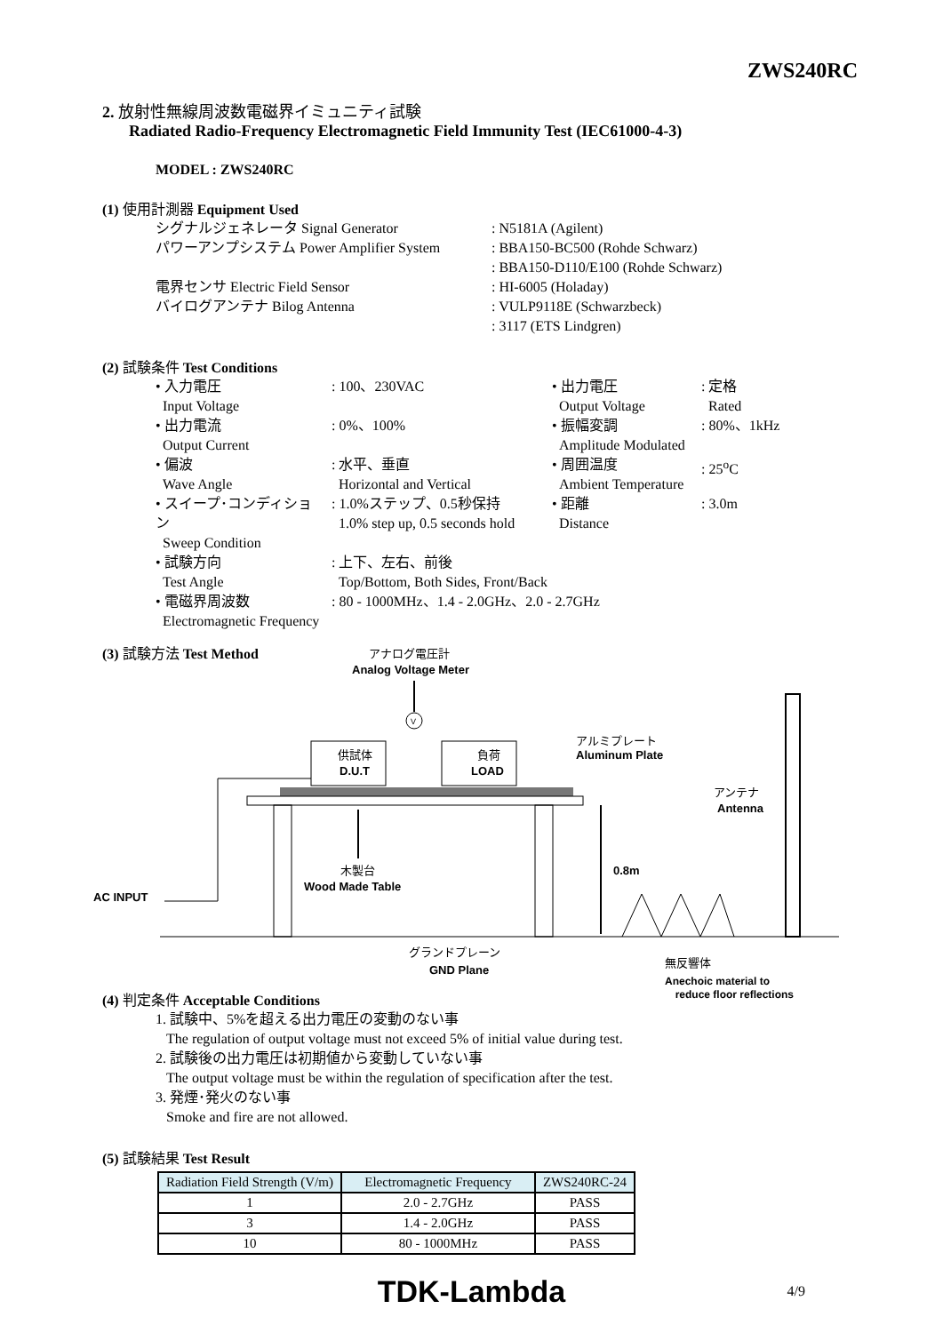ZWS240RC
2. 放射性無線周波数電磁界イミュニティ試験
Radiated Radio-Frequency Electromagnetic Field Immunity Test (IEC61000-4-3)
MODEL : ZWS240RC
(1) 使用計測器 Equipment Used
| シグナルジェネレータ Signal Generator | : N5181A (Agilent) |
| パワーアンプシステム Power Amplifier System | : BBA150-BC500 (Rohde Schwarz) : BBA150-D110/E100 (Rohde Schwarz) |
| 電界センサ Electric Field Sensor | : HI-6005 (Holaday) |
| バイログアンテナ Bilog Antenna | : VULP9118E (Schwarzbeck) : 3117 (ETS Lindgren) |
(2) 試験条件 Test Conditions
| • 入力電圧 Input Voltage | : 100、230VAC | • 出力電圧 Output Voltage | : 定格 Rated |
| • 出力電流 Output Current | : 0%、100% | • 振幅変調 Amplitude Modulated | : 80%、1kHz |
| • 偏波 Wave Angle | : 水平、垂直 Horizontal and Vertical | • 周囲温度 Ambient Temperature | : 25<sup>o</sup>C |
| • スイープ･コンディション Sweep Condition | : 1.0%ステップ、0.5秒保持 1.0% step up, 0.5 seconds hold | • 距離 Distance | : 3.0m |
| • 試験方向 Test Angle | : 上下、左右、前後 Top/Bottom, Both Sides, Front/Back | | |
| • 電磁界周波数 Electromagnetic Frequency | : 80 - 1000MHz、1.4 - 2.0GHz、2.0 - 2.7GHz | | |
(3) 試験方法 Test Method
アナログ電圧計
Analog Voltage Meter
V
供試体
D.U.T
負荷
LOAD
アルミプレート
Aluminum Plate
アンテナ
Antenna
0.8m
木製台
Wood Made Table
AC INPUT
グランドプレーン
GND Plane
無反響体
Anechoic material to
(4) 判定条件 Acceptable Conditions
reduce floor reflections
1. 試験中、5%を超える出力電圧の変動のない事
The regulation of output voltage must not exceed 5% of initial value during test.
2. 試験後の出力電圧は初期値から変動していない事
The output voltage must be within the regulation of specification after the test.
3. 発煙･発火のない事
Smoke and fire are not allowed.
(5) 試験結果 Test Result
| Radiation Field Strength (V/m) | Electromagnetic Frequency | ZWS240RC-24 |
| --- | --- | --- |
| 1 | 2.0 - 2.7GHz | PASS |
| 3 | 1.4 - 2.0GHz | PASS |
| 10 | 80 - 1000MHz | PASS |
TDK-Lambda 4/9